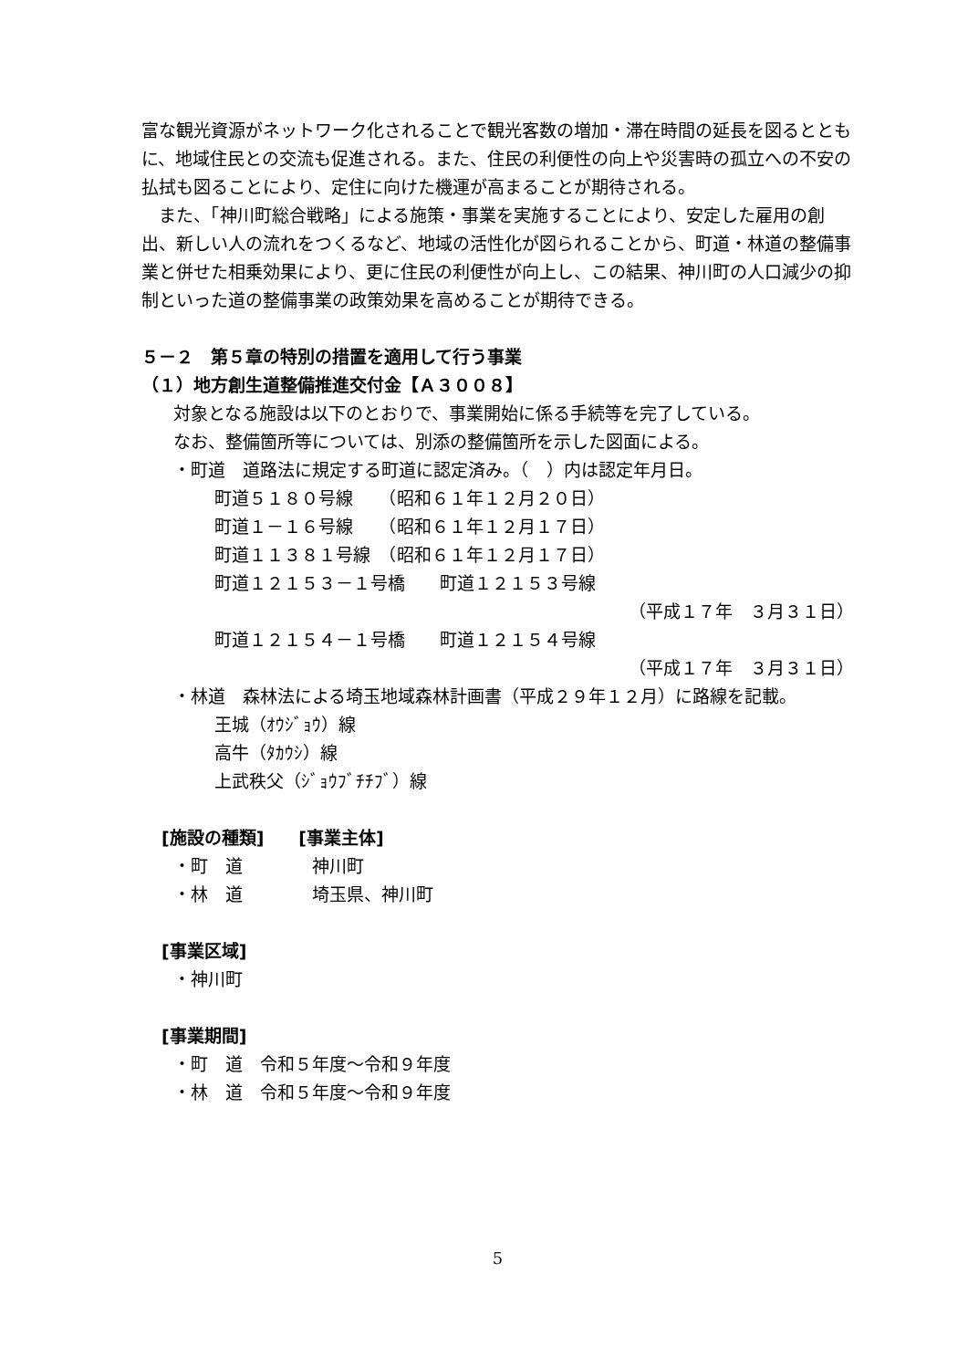富な観光資源がネットワーク化されることで観光客数の増加・滞在時間の延長を図るとともに、地域住民との交流も促進される。また、住民の利便性の向上や災害時の孤立への不安の払拭も図ることにより、定住に向けた機運が高まることが期待される。
　また、「神川町総合戦略」による施策・事業を実施することにより、安定した雇用の創出、新しい人の流れをつくるなど、地域の活性化が図られることから、町道・林道の整備事業と併せた相乗効果により、更に住民の利便性が向上し、この結果、神川町の人口減少の抑制といった道の整備事業の政策効果を高めることが期待できる。
５－２　第５章の特別の措置を適用して行う事業
（１）地方創生道整備推進交付金【Ａ３００８】
対象となる施設は以下のとおりで、事業開始に係る手続等を完了している。
なお、整備箇所等については、別添の整備箇所を示した図面による。
・町道　道路法に規定する町道に認定済み。（　）内は認定年月日。
町道５１８０号線　　（昭和６１年１２月２０日）
町道１－１６号線　　（昭和６１年１２月１７日）
町道１１３８１号線　（昭和６１年１２月１７日）
町道１２１５３－１号橋　　町道１２１５３号線
（平成１７年　３月３１日）
町道１２１５４－１号橋　　町道１２１５４号線
（平成１７年　３月３１日）
・林道　森林法による埼玉地域森林計画書（平成２９年１２月）に路線を記載。
王城（ｵｳｼﾞｮｳ）線
高牛（ﾀｶｳｼ）線
上武秩父（ｼﾞｮｳﾌﾞﾁﾁﾌﾞ）線
[施設の種類]　　[事業主体]
・町　道　　　　神川町
・林　道　　　　埼玉県、神川町
[事業区域]
・神川町
[事業期間]
・町　道　令和５年度～令和９年度
・林　道　令和５年度～令和９年度
5